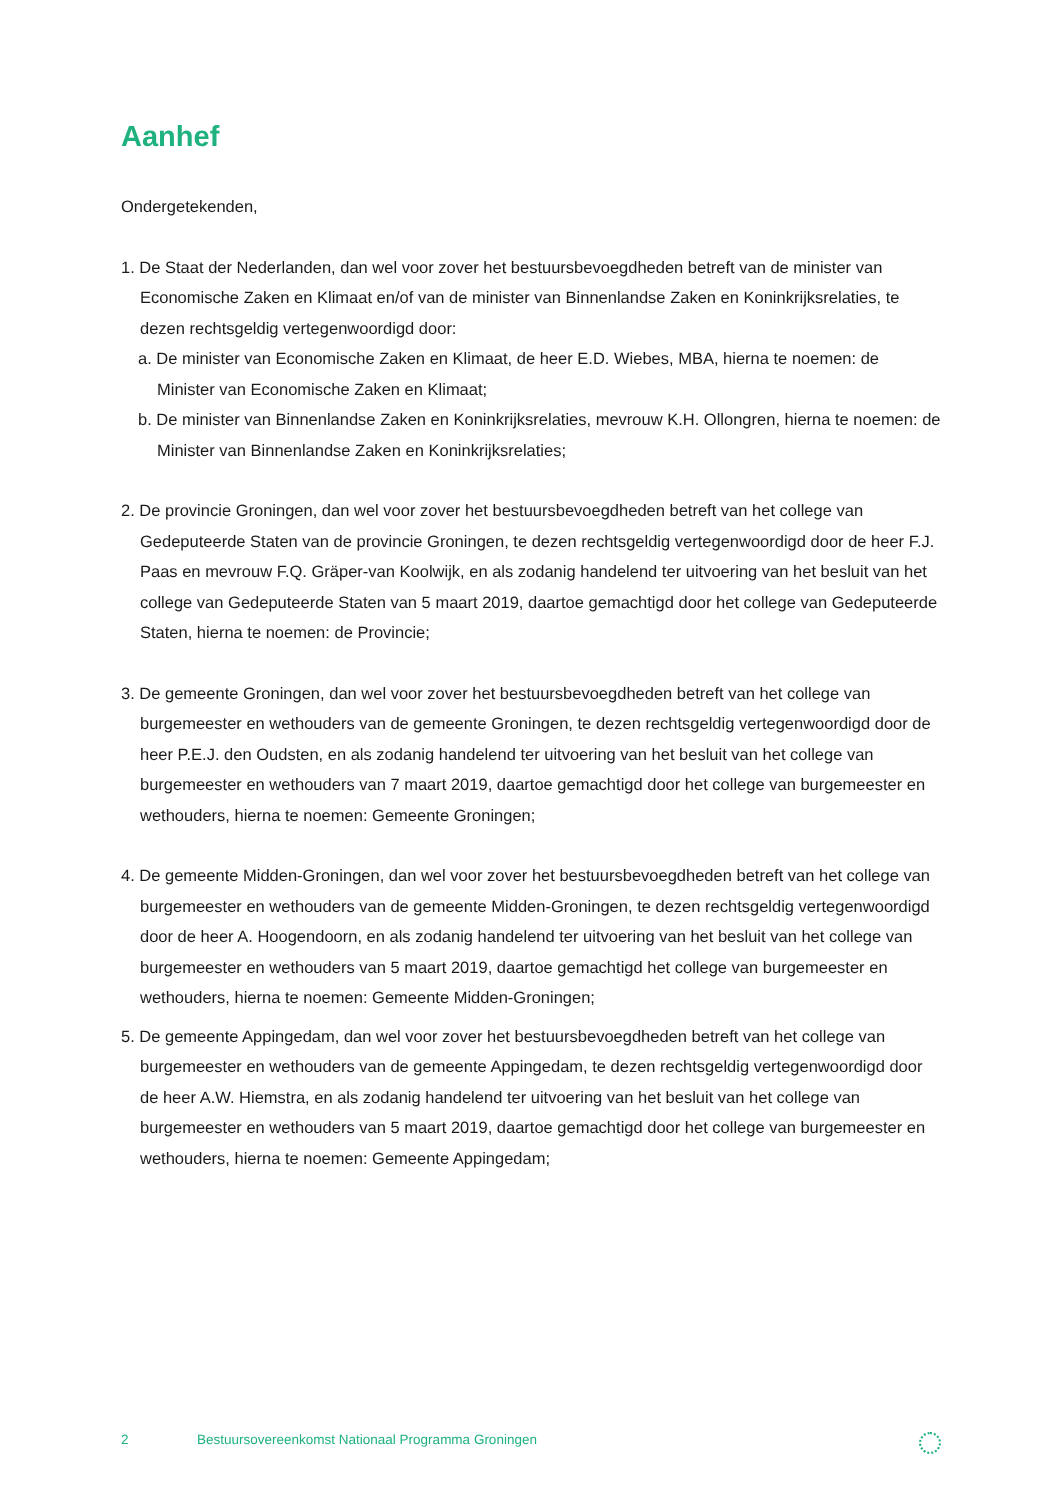Aanhef
Ondergetekenden,
1. De Staat der Nederlanden, dan wel voor zover het bestuursbevoegdheden betreft van de minister van Economische Zaken en Klimaat en/of van de minister van Binnenlandse Zaken en Koninkrijksrelaties, te dezen rechtsgeldig vertegenwoordigd door:
a. De minister van Economische Zaken en Klimaat, de heer E.D. Wiebes, MBA, hierna te noemen: de Minister van Economische Zaken en Klimaat;
b. De minister van Binnenlandse Zaken en Koninkrijksrelaties, mevrouw K.H. Ollongren, hierna te noemen: de Minister van Binnenlandse Zaken en Koninkrijksrelaties;
2. De provincie Groningen, dan wel voor zover het bestuursbevoegdheden betreft van het college van Gedeputeerde Staten van de provincie Groningen, te dezen rechtsgeldig vertegenwoordigd door de heer F.J. Paas en mevrouw F.Q. Gräper-van Koolwijk, en als zodanig handelend ter uitvoering van het besluit van het college van Gedeputeerde Staten van 5 maart 2019, daartoe gemachtigd door het college van Gedeputeerde Staten, hierna te noemen: de Provincie;
3. De gemeente Groningen, dan wel voor zover het bestuursbevoegdheden betreft van het college van burgemeester en wethouders van de gemeente Groningen, te dezen rechtsgeldig vertegenwoordigd door de heer P.E.J. den Oudsten, en als zodanig handelend ter uitvoering van het besluit van het college van burgemeester en wethouders van 7 maart 2019, daartoe gemachtigd door het college van burgemeester en wethouders, hierna te noemen: Gemeente Groningen;
4. De gemeente Midden-Groningen, dan wel voor zover het bestuursbevoegdheden betreft van het college van burgemeester en wethouders van de gemeente Midden-Groningen, te dezen rechtsgeldig vertegenwoordigd door de heer A. Hoogendoorn, en als zodanig handelend ter uitvoering van het besluit van het college van burgemeester en wethouders van 5 maart 2019, daartoe gemachtigd het college van burgemeester en wethouders, hierna te noemen: Gemeente Midden-Groningen;
5. De gemeente Appingedam, dan wel voor zover het bestuursbevoegdheden betreft van het college van burgemeester en wethouders van de gemeente Appingedam, te dezen rechtsgeldig vertegenwoordigd door de heer A.W. Hiemstra, en als zodanig handelend ter uitvoering van het besluit van het college van burgemeester en wethouders van 5 maart 2019, daartoe gemachtigd door het college van burgemeester en wethouders, hierna te noemen: Gemeente Appingedam;
2 Bestuursovereenkomst Nationaal Programma Groningen